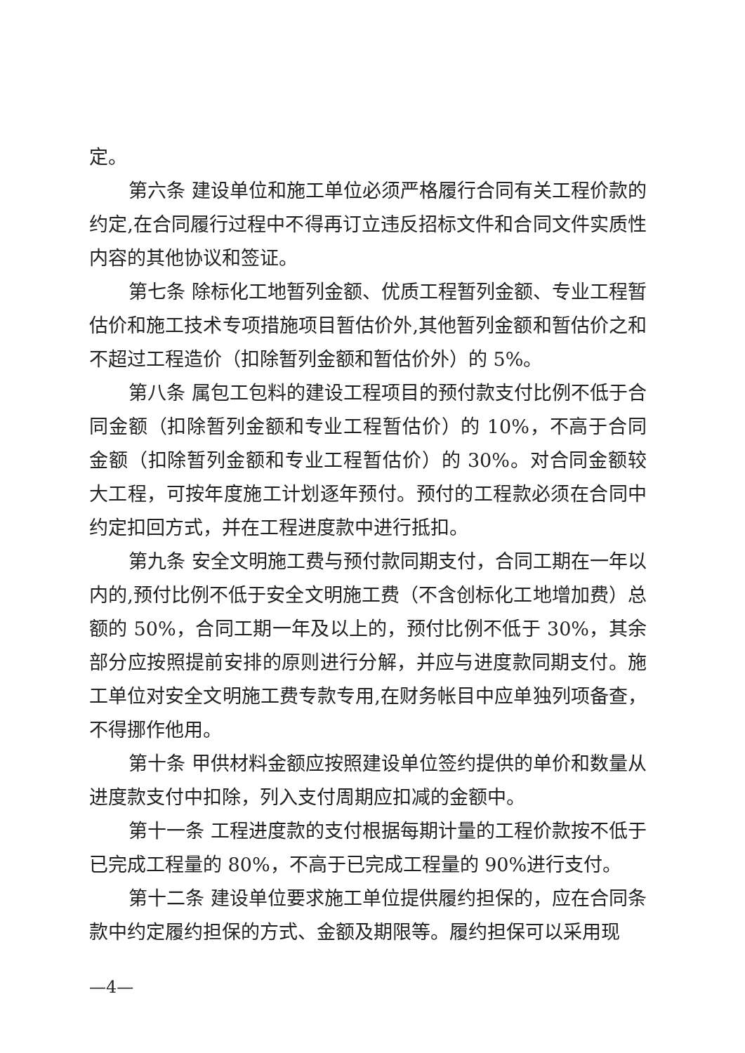定。
第六条 建设单位和施工单位必须严格履行合同有关工程价款的约定,在合同履行过程中不得再订立违反招标文件和合同文件实质性内容的其他协议和签证。
第七条 除标化工地暂列金额、优质工程暂列金额、专业工程暂估价和施工技术专项措施项目暂估价外,其他暂列金额和暂估价之和不超过工程造价（扣除暂列金额和暂估价外）的 5%。
第八条 属包工包料的建设工程项目的预付款支付比例不低于合同金额（扣除暂列金额和专业工程暂估价）的 10%，不高于合同金额（扣除暂列金额和专业工程暂估价）的 30%。对合同金额较大工程，可按年度施工计划逐年预付。预付的工程款必须在合同中约定扣回方式，并在工程进度款中进行抵扣。
第九条 安全文明施工费与预付款同期支付，合同工期在一年以内的,预付比例不低于安全文明施工费（不含创标化工地增加费）总额的 50%，合同工期一年及以上的，预付比例不低于 30%，其余部分应按照提前安排的原则进行分解，并应与进度款同期支付。施工单位对安全文明施工费专款专用,在财务帐目中应单独列项备查，不得挪作他用。
第十条 甲供材料金额应按照建设单位签约提供的单价和数量从进度款支付中扣除，列入支付周期应扣减的金额中。
第十一条 工程进度款的支付根据每期计量的工程价款按不低于已完成工程量的 80%，不高于已完成工程量的 90%进行支付。
第十二条 建设单位要求施工单位提供履约担保的，应在合同条款中约定履约担保的方式、金额及期限等。履约担保可以采用现
—4—